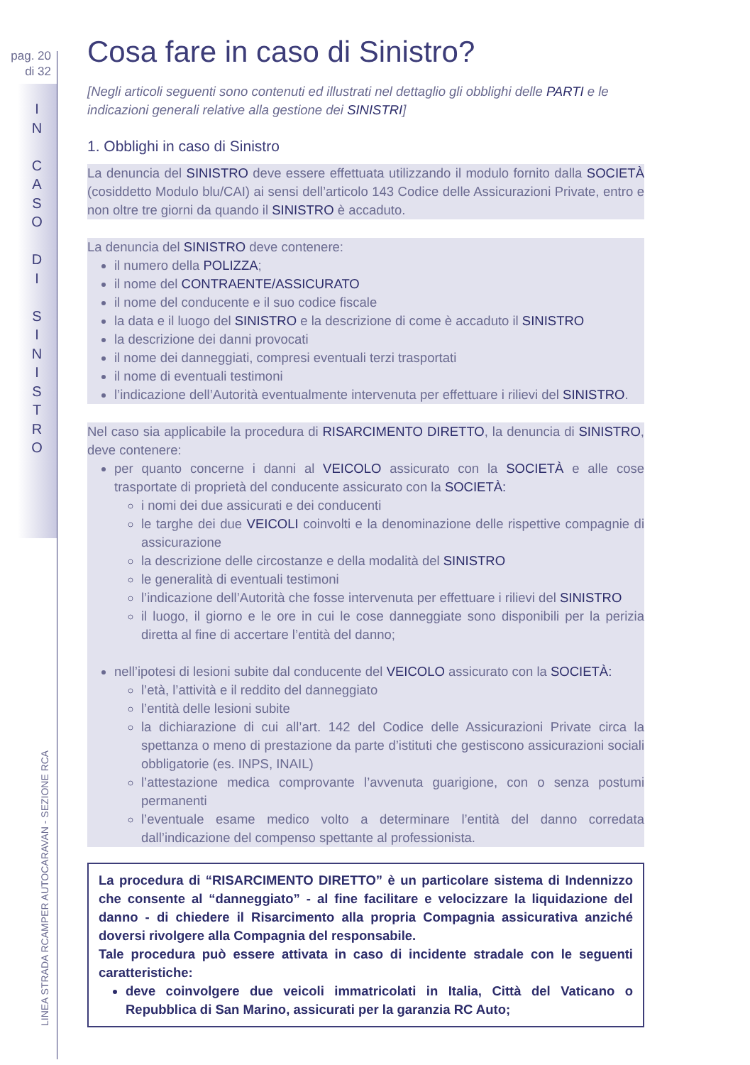pag. 20
di 32
I
N
C
A
S
O
D
I
S
I
N
I
S
T
R
O
LINEA STRADA RCAMPER AUTOCARAVAN - SEZIONE RCA
Cosa fare in caso di Sinistro?
[Negli articoli seguenti sono contenuti ed illustrati nel dettaglio gli obblighi delle PARTI e le indicazioni generali relative alla gestione dei SINISTRI]
1. Obblighi in caso di Sinistro
La denuncia del SINISTRO deve essere effettuata utilizzando il modulo fornito dalla SOCIETÀ (cosiddetto Modulo blu/CAI) ai sensi dell’articolo 143 Codice delle Assicurazioni Private, entro e non oltre tre giorni da quando il SINISTRO è accaduto.
La denuncia del SINISTRO deve contenere:
il numero della POLIZZA;
il nome del CONTRAENTE/ASSICURATO
il nome del conducente e il suo codice fiscale
la data e il luogo del SINISTRO e la descrizione di come è accaduto il SINISTRO
la descrizione dei danni provocati
il nome dei danneggiati, compresi eventuali terzi trasportati
il nome di eventuali testimoni
l’indicazione dell’Autorità eventualmente intervenuta per effettuare i rilievi del SINISTRO.
Nel caso sia applicabile la procedura di RISARCIMENTO DIRETTO, la denuncia di SINISTRO, deve contenere:
per quanto concerne i danni al VEICOLO assicurato con la SOCIETÀ e alle cose trasportate di proprietà del conducente assicurato con la SOCIETÀ:
i nomi dei due assicurati e dei conducenti
le targhe dei due VEICOLI coinvolti e la denominazione delle rispettive compagnie di assicurazione
la descrizione delle circostanze e della modalità del SINISTRO
le generalità di eventuali testimoni
l’indicazione dell’Autorità che fosse intervenuta per effettuare i rilievi del SINISTRO
il luogo, il giorno e le ore in cui le cose danneggiate sono disponibili per la perizia diretta al fine di accertare l’entità del danno;
nell’ipotesi di lesioni subite dal conducente del VEICOLO assicurato con la SOCIETÀ:
l’età, l’attività e il reddito del danneggiato
l’entità delle lesioni subite
la dichiarazione di cui all’art. 142 del Codice delle Assicurazioni Private circa la spettanza o meno di prestazione da parte d’istituti che gestiscono assicurazioni sociali obbligatorie (es. INPS, INAIL)
l’attestazione medica comprovante l’avvenuta guarigione, con o senza postumi permanenti
l’eventuale esame medico volto a determinare l’entità del danno corredata dall’indicazione del compenso spettante al professionista.
La procedura di “RISARCIMENTO DIRETTO” è un particolare sistema di Indennizzo che consente al “danneggiato” - al fine facilitare e velocizzare la liquidazione del danno - di chiedere il Risarcimento alla propria Compagnia assicurativa anziché doversi rivolgere alla Compagnia del responsabile.
Tale procedura può essere attivata in caso di incidente stradale con le seguenti caratteristiche:
deve coinvolgere due veicoli immatricolati in Italia, Città del Vaticano o Repubblica di San Marino, assicurati per la garanzia RC Auto;